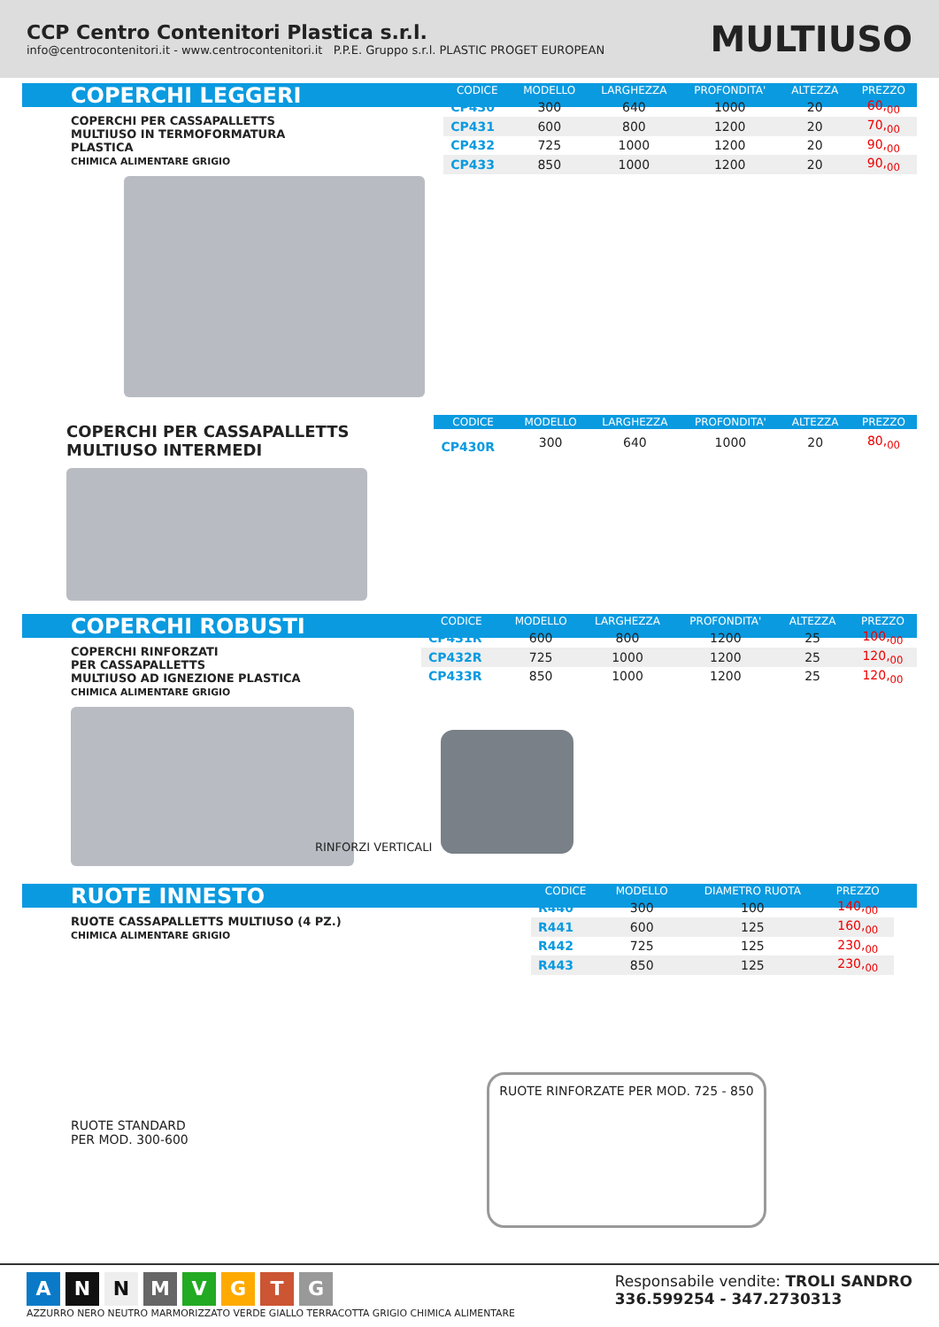CCP Centro Contenitori Plastica s.r.l.
info@centrocontenitori.it - www.centrocontenitori.it P.P.E. Gruppo s.r.l. PLASTIC PROGET EUROPEAN
MULTIUSO
COPERCHI LEGGERI
COPERCHI PER CASSAPALLETTS
MULTIUSO IN TERMOFORMATURA
PLASTICA
CHIMICA ALIMENTARE GRIGIO
| CODICE | MODELLO | LARGHEZZA | PROFONDITA' | ALTEZZA | PREZZO |
| --- | --- | --- | --- | --- | --- |
| CP430 | 300 | 640 | 1000 | 20 | 60,<sub>00</sub> |
| CP431 | 600 | 800 | 1200 | 20 | 70,<sub>00</sub> |
| CP432 | 725 | 1000 | 1200 | 20 | 90,<sub>00</sub> |
| CP433 | 850 | 1000 | 1200 | 20 | 90,<sub>00</sub> |
COPERCHI PER CASSAPALLETTS
MULTIUSO INTERMEDI
| CODICE | MODELLO | LARGHEZZA | PROFONDITA' | ALTEZZA | PREZZO |
| --- | --- | --- | --- | --- | --- |
| CP430R | 300 | 640 | 1000 | 20 | 80,<sub>00</sub> |
COPERCHI ROBUSTI
COPERCHI RINFORZATI
PER CASSAPALLETTS
MULTIUSO AD IGNEZIONE PLASTICA
CHIMICA ALIMENTARE GRIGIO
| CODICE | MODELLO | LARGHEZZA | PROFONDITA' | ALTEZZA | PREZZO |
| --- | --- | --- | --- | --- | --- |
| CP431R | 600 | 800 | 1200 | 25 | 100,<sub>00</sub> |
| CP432R | 725 | 1000 | 1200 | 25 | 120,<sub>00</sub> |
| CP433R | 850 | 1000 | 1200 | 25 | 120,<sub>00</sub> |
RINFORZI VERTICALI
RUOTE INNESTO
RUOTE CASSAPALLETTS MULTIUSO (4 PZ.)
CHIMICA ALIMENTARE GRIGIO
RUOTE STANDARD
PER MOD. 300-600
| CODICE | MODELLO | DIAMETRO RUOTA | PREZZO |
| --- | --- | --- | --- |
| R440 | 300 | 100 | 140,<sub>00</sub> |
| R441 | 600 | 125 | 160,<sub>00</sub> |
| R442 | 725 | 125 | 230,<sub>00</sub> |
| R443 | 850 | 125 | 230,<sub>00</sub> |
RUOTE RINFORZATE PER MOD. 725 - 850
ANNMVGTG
AZZURRO NERO NEUTRO MARMORIZZATO VERDE GIALLO TERRACOTTA GRIGIO CHIMICA ALIMENTARE
Responsabile vendite: TROLI SANDRO
336.599254 - 347.2730313